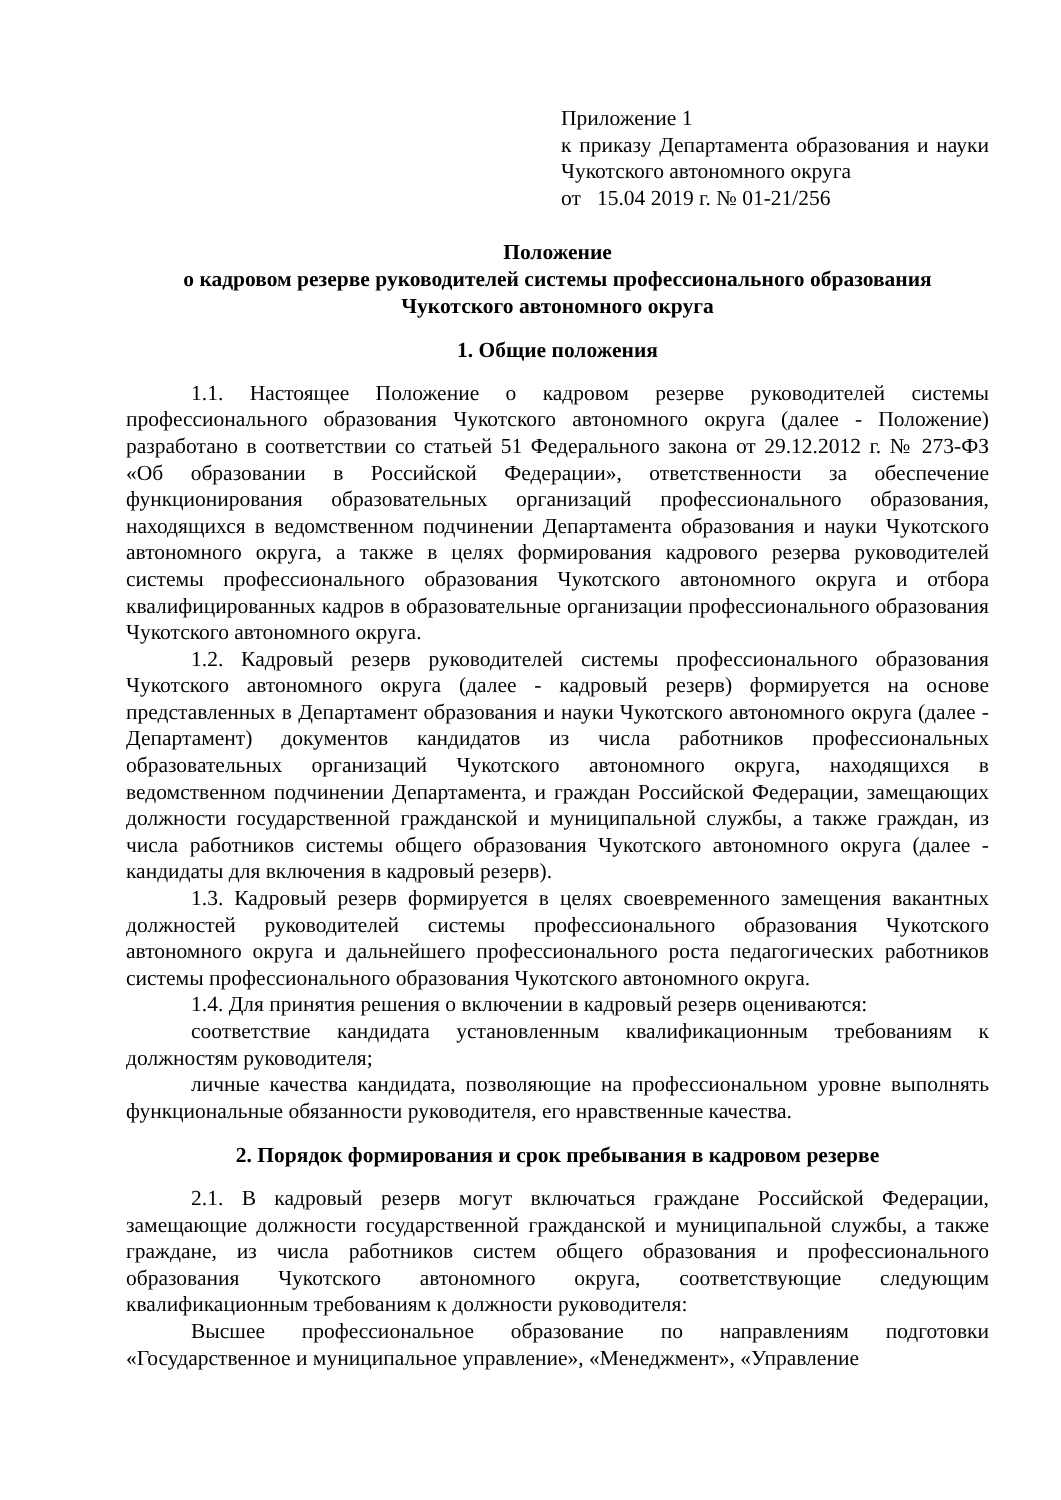Приложение 1
к приказу Департамента образования и науки Чукотского автономного округа
от 15.04 2019 г. № 01-21/256
Положение
о кадровом резерве руководителей системы профессионального образования
Чукотского автономного округа
1. Общие положения
1.1. Настоящее Положение о кадровом резерве руководителей системы профессионального образования Чукотского автономного округа (далее - Положение) разработано в соответствии со статьей 51 Федерального закона от 29.12.2012 г. № 273-ФЗ «Об образовании в Российской Федерации», ответственности за обеспечение функционирования образовательных организаций профессионального образования, находящихся в ведомственном подчинении Департамента образования и науки Чукотского автономного округа, а также в целях формирования кадрового резерва руководителей системы профессионального образования Чукотского автономного округа и отбора квалифицированных кадров в образовательные организации профессионального образования Чукотского автономного округа.
1.2. Кадровый резерв руководителей системы профессионального образования Чукотского автономного округа (далее - кадровый резерв) формируется на основе представленных в Департамент образования и науки Чукотского автономного округа (далее - Департамент) документов кандидатов из числа работников профессиональных образовательных организаций Чукотского автономного округа, находящихся в ведомственном подчинении Департамента, и граждан Российской Федерации, замещающих должности государственной гражданской и муниципальной службы, а также граждан, из числа работников системы общего образования Чукотского автономного округа (далее - кандидаты для включения в кадровый резерв).
1.3. Кадровый резерв формируется в целях своевременного замещения вакантных должностей руководителей системы профессионального образования Чукотского автономного округа и дальнейшего профессионального роста педагогических работников системы профессионального образования Чукотского автономного округа.
1.4. Для принятия решения о включении в кадровый резерв оцениваются:
соответствие кандидата установленным квалификационным требованиям к должностям руководителя;
личные качества кандидата, позволяющие на профессиональном уровне выполнять функциональные обязанности руководителя, его нравственные качества.
2. Порядок формирования и срок пребывания в кадровом резерве
2.1. В кадровый резерв могут включаться граждане Российской Федерации, замещающие должности государственной гражданской и муниципальной службы, а также граждане, из числа работников систем общего образования и профессионального образования Чукотского автономного округа, соответствующие следующим квалификационным требованиям к должности руководителя:
Высшее профессиональное образование по направлениям подготовки «Государственное и муниципальное управление», «Менеджмент», «Управление